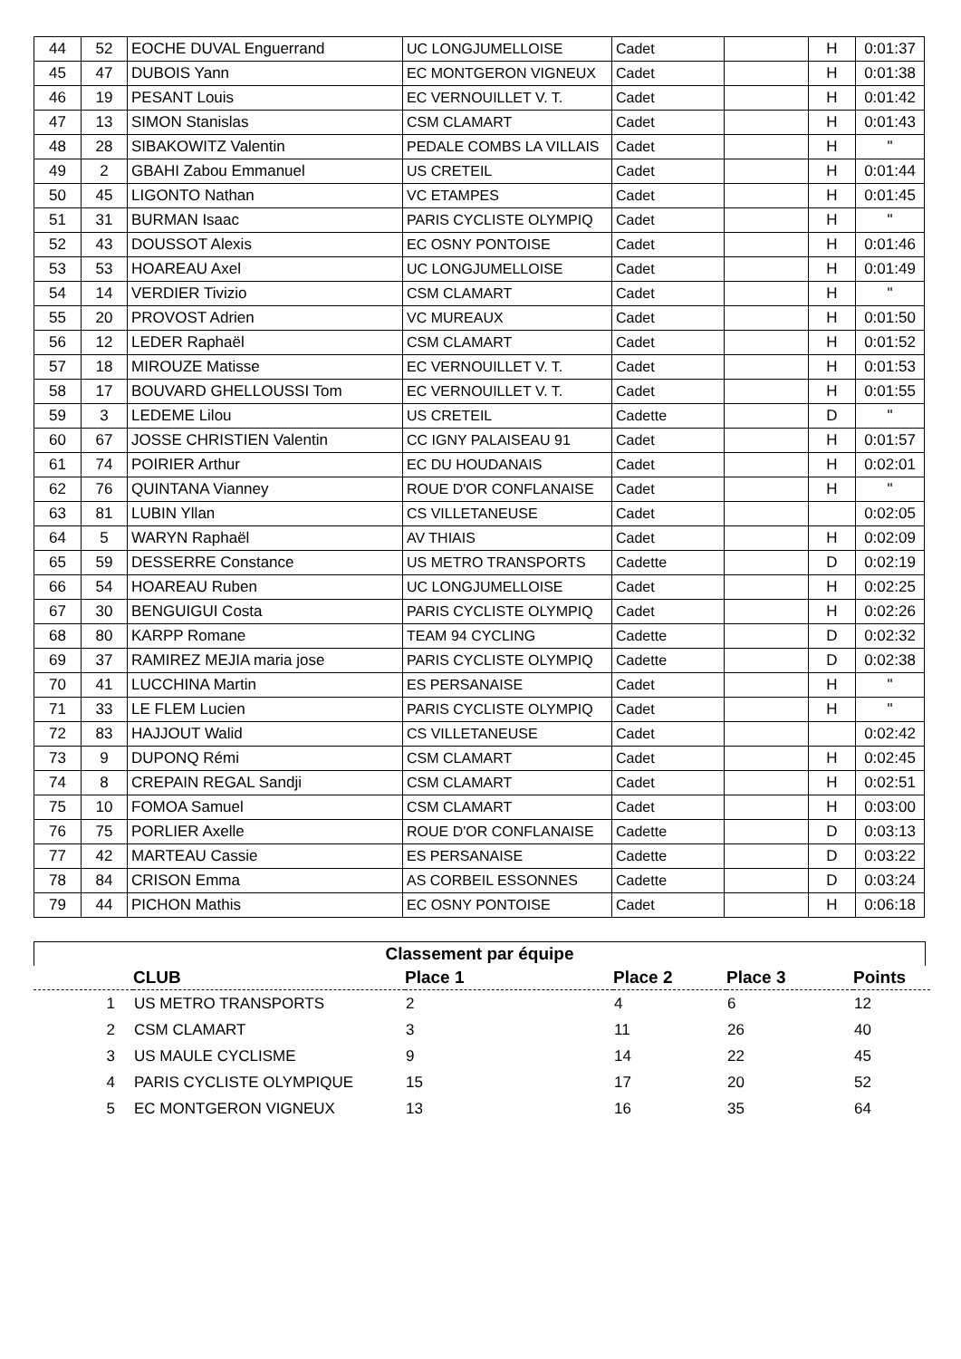| 44 | 52 | EOCHE DUVAL Enguerrand | UC LONGJUMELLOISE | Cadet | | H | 0:01:37 |
| 45 | 47 | DUBOIS Yann | EC MONTGERON VIGNEUX | Cadet | | H | 0:01:38 |
| 46 | 19 | PESANT Louis | EC VERNOUILLET V. T. | Cadet | | H | 0:01:42 |
| 47 | 13 | SIMON Stanislas | CSM CLAMART | Cadet | | H | 0:01:43 |
| 48 | 28 | SIBAKOWITZ Valentin | PEDALE COMBS LA VILLAIS | Cadet | | H | " |
| 49 | 2 | GBAHI Zabou Emmanuel | US CRETEIL | Cadet | | H | 0:01:44 |
| 50 | 45 | LIGONTO Nathan | VC ETAMPES | Cadet | | H | 0:01:45 |
| 51 | 31 | BURMAN Isaac | PARIS CYCLISTE OLYMPIQ | Cadet | | H | " |
| 52 | 43 | DOUSSOT Alexis | EC OSNY PONTOISE | Cadet | | H | 0:01:46 |
| 53 | 53 | HOAREAU Axel | UC LONGJUMELLOISE | Cadet | | H | 0:01:49 |
| 54 | 14 | VERDIER Tivizio | CSM CLAMART | Cadet | | H | " |
| 55 | 20 | PROVOST Adrien | VC MUREAUX | Cadet | | H | 0:01:50 |
| 56 | 12 | LEDER Raphaël | CSM CLAMART | Cadet | | H | 0:01:52 |
| 57 | 18 | MIROUZE Matisse | EC VERNOUILLET V. T. | Cadet | | H | 0:01:53 |
| 58 | 17 | BOUVARD GHELLOUSSI Tom | EC VERNOUILLET V. T. | Cadet | | H | 0:01:55 |
| 59 | 3 | LEDEME Lilou | US CRETEIL | Cadette | | D | " |
| 60 | 67 | JOSSE CHRISTIEN Valentin | CC IGNY PALAISEAU 91 | Cadet | | H | 0:01:57 |
| 61 | 74 | POIRIER Arthur | EC DU HOUDANAIS | Cadet | | H | 0:02:01 |
| 62 | 76 | QUINTANA Vianney | ROUE D'OR CONFLANAISE | Cadet | | H | " |
| 63 | 81 | LUBIN Yllan | CS VILLETANEUSE | Cadet | | | 0:02:05 |
| 64 | 5 | WARYN Raphaël | AV THIAIS | Cadet | | H | 0:02:09 |
| 65 | 59 | DESSERRE Constance | US METRO TRANSPORTS | Cadette | | D | 0:02:19 |
| 66 | 54 | HOAREAU Ruben | UC LONGJUMELLOISE | Cadet | | H | 0:02:25 |
| 67 | 30 | BENGUIGUI Costa | PARIS CYCLISTE OLYMPIQ | Cadet | | H | 0:02:26 |
| 68 | 80 | KARPP Romane | TEAM 94 CYCLING | Cadette | | D | 0:02:32 |
| 69 | 37 | RAMIREZ MEJIA maria jose | PARIS CYCLISTE OLYMPIQ | Cadette | | D | 0:02:38 |
| 70 | 41 | LUCCHINA Martin | ES PERSANAISE | Cadet | | H | " |
| 71 | 33 | LE FLEM Lucien | PARIS CYCLISTE OLYMPIQ | Cadet | | H | " |
| 72 | 83 | HAJJOUT Walid | CS VILLETANEUSE | Cadet | | | 0:02:42 |
| 73 | 9 | DUPONQ Rémi | CSM CLAMART | Cadet | | H | 0:02:45 |
| 74 | 8 | CREPAIN REGAL Sandji | CSM CLAMART | Cadet | | H | 0:02:51 |
| 75 | 10 | FOMOA Samuel | CSM CLAMART | Cadet | | H | 0:03:00 |
| 76 | 75 | PORLIER Axelle | ROUE D'OR CONFLANAISE | Cadette | | D | 0:03:13 |
| 77 | 42 | MARTEAU Cassie | ES PERSANAISE | Cadette | | D | 0:03:22 |
| 78 | 84 | CRISON Emma | AS CORBEIL ESSONNES | Cadette | | D | 0:03:24 |
| 79 | 44 | PICHON Mathis | EC OSNY PONTOISE | Cadet | | H | 0:06:18 |
Classement par équipe
| | CLUB | Place 1 | Place 2 | Place 3 | Points |
| --- | --- | --- | --- | --- | --- |
| 1 | US METRO TRANSPORTS | 2 | 4 | 6 | 12 |
| 2 | CSM CLAMART | 3 | 11 | 26 | 40 |
| 3 | US MAULE CYCLISME | 9 | 14 | 22 | 45 |
| 4 | PARIS CYCLISTE OLYMPIQUE | 15 | 17 | 20 | 52 |
| 5 | EC MONTGERON VIGNEUX | 13 | 16 | 35 | 64 |